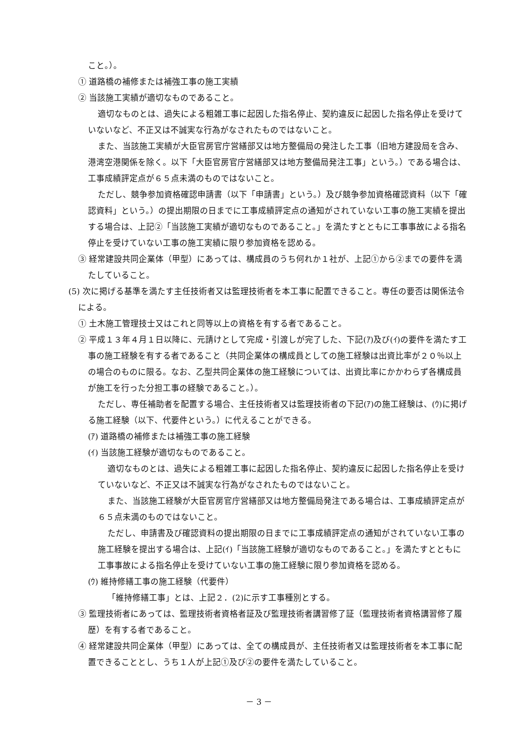こと。）。
① 道路橋の補修または補強工事の施工実績
② 当該施工実績が適切なものであること。
適切なものとは、過失による粗雑工事に起因した指名停止、契約違反に起因した指名停止を受けていないなど、不正又は不誠実な行為がなされたものではないこと。
また、当該施工実績が大臣官房官庁営繕部又は地方整備局の発注した工事（旧地方建設局を含み、港湾空港関係を除く。以下「大臣官房官庁営繕部又は地方整備局発注工事」という。）である場合は、工事成績評定点が６５点未満のものではないこと。
ただし、競争参加資格確認申請書（以下「申請書」という。）及び競争参加資格確認資料（以下「確認資料」という。）の提出期限の日までに工事成績評定点の通知がされていない工事の施工実績を提出する場合は、上記②「当該施工実績が適切なものであること。」を満たすとともに工事事故による指名停止を受けていない工事の施工実績に限り参加資格を認める。
③ 経常建設共同企業体（甲型）にあっては、構成員のうち何れか１社が、上記①から②までの要件を満たしていること。
(5) 次に掲げる基準を満たす主任技術者又は監理技術者を本工事に配置できること。専任の要否は関係法令による。
① 土木施工管理技士又はこれと同等以上の資格を有する者であること。
② 平成１３年４月１日以降に、元請けとして完成・引渡しが完了した、下記(ｱ)及び(ｲ)の要件を満たす工事の施工経験を有する者であること（共同企業体の構成員としての施工経験は出資比率が２０％以上の場合のものに限る。なお、乙型共同企業体の施工経験については、出資比率にかかわらず各構成員が施工を行った分担工事の経験であること。）。
ただし、専任補助者を配置する場合、主任技術者又は監理技術者の下記(ｱ)の施工経験は、(ｳ)に掲げる施工経験（以下、代要件という。）に代えることができる。
(ｱ) 道路橋の補修または補強工事の施工経験
(ｲ) 当該施工経験が適切なものであること。
適切なものとは、過失による粗雑工事に起因した指名停止、契約違反に起因した指名停止を受けていないなど、不正又は不誠実な行為がなされたものではないこと。
また、当該施工経験が大臣官房官庁営繕部又は地方整備局発注である場合は、工事成績評定点が６５点未満のものではないこと。
ただし、申請書及び確認資料の提出期限の日までに工事成績評定点の通知がされていない工事の施工経験を提出する場合は、上記(ｲ)「当該施工経験が適切なものであること。」を満たすとともに工事事故による指名停止を受けていない工事の施工経験に限り参加資格を認める。
(ｳ) 維持修繕工事の施工経験（代要件）
「維持修繕工事」とは、上記２．(2)に示す工事種別とする。
③ 監理技術者にあっては、監理技術者資格者証及び監理技術者講習修了証（監理技術者資格講習修了履歴）を有する者であること。
④ 経常建設共同企業体（甲型）にあっては、全ての構成員が、主任技術者又は監理技術者を本工事に配置できることとし、うち１人が上記①及び②の要件を満たしていること。
－ 3 －